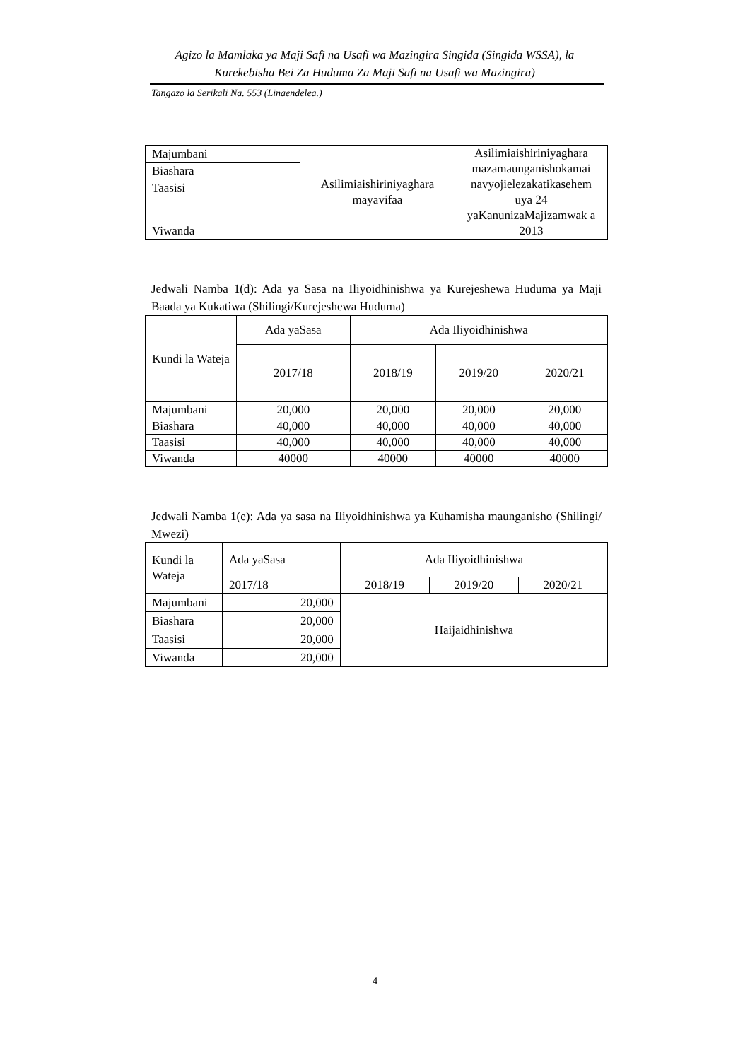Agizo la Mamlaka ya Maji Safi na Usafi wa Mazingira Singida (Singida WSSA), la Kurekebisha Bei Za Huduma Za Maji Safi na Usafi wa Mazingira)
Tangazo la Serikali Na. 553 (Linaendelea.)
| Majumbani | Asilimiaishiriniyaghara mayavifaa | Asilimiaishiriniyaghara mazamaunganishokamai navyojielezakatikasehem uya 24 yaKanunizaMajizamwak a 2013 |
| Biashara | | |
| Taasisi | | |
| Viwanda | | |
Jedwali Namba 1(d): Ada ya Sasa na Iliyoidhinishwa ya Kurejeshewa Huduma ya Maji Baada ya Kukatiwa (Shilingi/Kurejeshewa Huduma)
| Kundi la Wateja | Ada yaSasa | Ada Iliyoidhinishwa | | |
| --- | --- | --- | --- | --- |
| | 2017/18 | 2018/19 | 2019/20 | 2020/21 |
| Majumbani | 20,000 | 20,000 | 20,000 | 20,000 |
| Biashara | 40,000 | 40,000 | 40,000 | 40,000 |
| Taasisi | 40,000 | 40,000 | 40,000 | 40,000 |
| Viwanda | 40000 | 40000 | 40000 | 40000 |
Jedwali Namba 1(e): Ada ya sasa na Iliyoidhinishwa ya Kuhamisha maunganisho (Shilingi/ Mwezi)
| Kundi la Wateja | Ada yaSasa | Ada Iliyoidhinishwa | | |
| | 2017/18 | 2018/19 | 2019/20 | 2020/21 |
| Majumbani | 20,000 | Haijaidhinishwa | | |
| Biashara | 20,000 | | | |
| Taasisi | 20,000 | | | |
| Viwanda | 20,000 | | | |
4